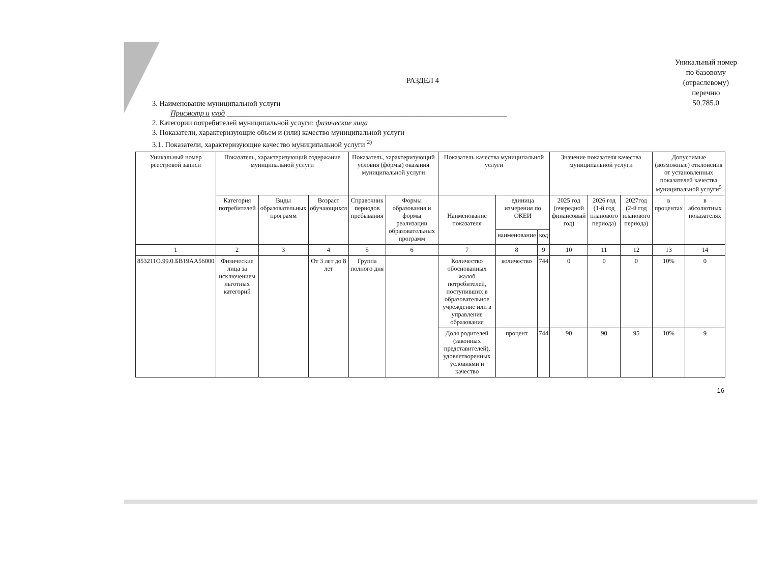РАЗДЕЛ 4
Уникальный номер
по базовому
(отраслевому)
перечню
50.785.0
3. Наименование муниципальной услуги
Присмотр и уход ____________________________________________________________________________
2. Категории потребителей муниципальной услуги: физические лица
3. Показатели, характеризующие объем и (или) качество муниципальной услуги
3.1. Показатели, характеризующие качество муниципальной услуги <sup>2)</sup>
| Уникальный номер реестровой записи | Показатель, характеризующий содержание муниципальной услуги | | | Показатель, характеризующий условия (формы) оказания муниципальной услуги | | Показатель качества муниципальной услуги | | | Значение показателя качества муниципальной услуги | | | Допустимые (возможные) отклонения от установленных показателей качества муниципальной услуги<sup>5</sup> | |
| --- | --- | --- | --- | --- | --- | --- | --- | --- | --- | --- | --- | --- | --- |
| | Категория потребителей | Виды образовательных программ | Возраст обучающихся | Справочник периодов пребывания | Формы образования и формы реализации образовательных программ | Наименование показателя | единица измерения по ОКЕИ | | 2025 год (очередной финансовый год) | 2026 год (1-й год планового периода) | 2027год (2-й год планового периода) | в процентах | в абсолютных показателях |
| | | | | | | | наименование | код | | | | | |
| 1 | 2 | 3 | 4 | 5 | 6 | 7 | 8 | 9 | 10 | 11 | 12 | 13 | 14 |
| 853211О.99.0.БВ19АА56000 | Физические лица за исключением льготных категорий | | От 3 лет до 8 лет | Группа полного дня | | Количество обоснованных жалоб потребителей, поступивших в образовательное учреждение или в управление образования | количество | 744 | 0 | 0 | 0 | 10% | 0 |
| | | | | | | Доля родителей (законных представителей), удовлетворенных условиями и качество | процент | 744 | 90 | 90 | 95 | 10% | 9 |
16